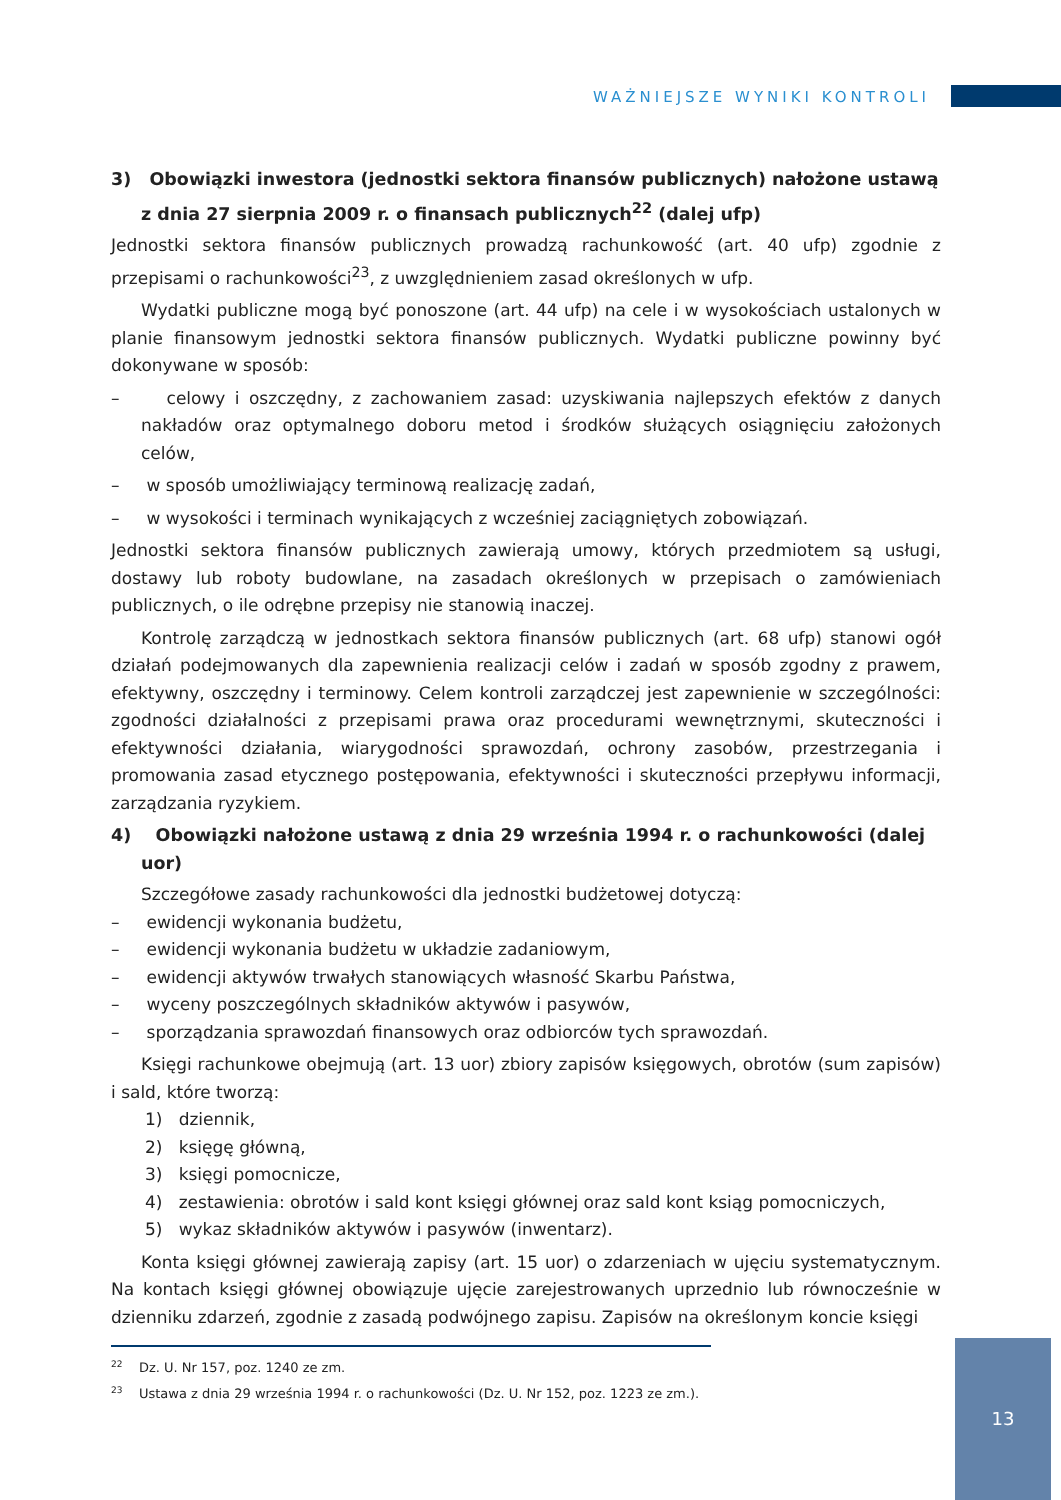WAŻNIEJSZE WYNIKI KONTROLI
3) Obowiązki inwestora (jednostki sektora finansów publicznych) nałożone ustawą z dnia 27 sierpnia 2009 r. o finansach publicznych<sup>22</sup> (dalej ufp)
Jednostki sektora finansów publicznych prowadzą rachunkowość (art. 40 ufp) zgodnie z przepisami o rachunkowości<sup>23</sup>, z uwzględnieniem zasad określonych w ufp.
Wydatki publiczne mogą być ponoszone (art. 44 ufp) na cele i w wysokościach ustalonych w planie finansowym jednostki sektora finansów publicznych. Wydatki publiczne powinny być dokonywane w sposób:
– celowy i oszczędny, z zachowaniem zasad: uzyskiwania najlepszych efektów z danych nakładów oraz optymalnego doboru metod i środków służących osiągnięciu założonych celów,
– w sposób umożliwiający terminową realizację zadań,
– w wysokości i terminach wynikających z wcześniej zaciągniętych zobowiązań.
Jednostki sektora finansów publicznych zawierają umowy, których przedmiotem są usługi, dostawy lub roboty budowlane, na zasadach określonych w przepisach o zamówieniach publicznych, o ile odrębne przepisy nie stanowią inaczej.
Kontrolę zarządczą w jednostkach sektora finansów publicznych (art. 68 ufp) stanowi ogół działań podejmowanych dla zapewnienia realizacji celów i zadań w sposób zgodny z prawem, efektywny, oszczędny i terminowy. Celem kontroli zarządczej jest zapewnienie w szczególności: zgodności działalności z przepisami prawa oraz procedurami wewnętrznymi, skuteczności i efektywności działania, wiarygodności sprawozdań, ochrony zasobów, przestrzegania i promowania zasad etycznego postępowania, efektywności i skuteczności przepływu informacji, zarządzania ryzykiem.
4) Obowiązki nałożone ustawą z dnia 29 września 1994 r. o rachunkowości (dalej uor)
Szczegółowe zasady rachunkowości dla jednostki budżetowej dotyczą:
– ewidencji wykonania budżetu,
– ewidencji wykonania budżetu w układzie zadaniowym,
– ewidencji aktywów trwałych stanowiących własność Skarbu Państwa,
– wyceny poszczególnych składników aktywów i pasywów,
– sporządzania sprawozdań finansowych oraz odbiorców tych sprawozdań.
Księgi rachunkowe obejmują (art. 13 uor) zbiory zapisów księgowych, obrotów (sum zapisów) i sald, które tworzą:
1) dziennik,
2) księgę główną,
3) księgi pomocnicze,
4) zestawienia: obrotów i sald kont księgi głównej oraz sald kont ksiąg pomocniczych,
5) wykaz składników aktywów i pasywów (inwentarz).
Konta księgi głównej zawierają zapisy (art. 15 uor) o zdarzeniach w ujęciu systematycznym. Na kontach księgi głównej obowiązuje ujęcie zarejestrowanych uprzednio lub równocześnie w dzienniku zdarzeń, zgodnie z zasadą podwójnego zapisu. Zapisów na określonym koncie księgi
<sup>22</sup> Dz. U. Nr 157, poz. 1240 ze zm.
<sup>23</sup> Ustawa z dnia 29 września 1994 r. o rachunkowości (Dz. U. Nr 152, poz. 1223 ze zm.).
13